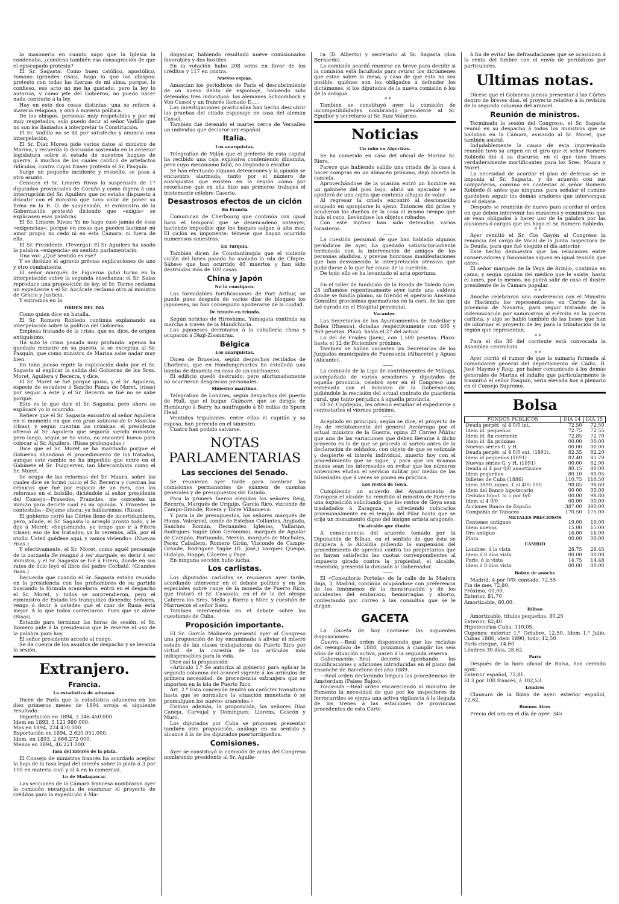la masonería en cuanto supo que la Iglesia la condenaba, ¿condena también esa consagración de que el episcopado protesta?
El Sr. Sagasta: Como buen católico, apostólico, romano (grandes risas), hago lo que los obispos: protesto con todas las fuerzas de mi alma, porque, lo confieso, ese acto no me ha gustado; pero la ley lo autoriza, y como jefe del Gobierno, no puedo hacer nada contrario á la ley.
Hay en esto dos cosas distintas: una se refiere á materia religiosa, y otra á materia política.
De los obispos, personas muy respetables y por mí muy respetados, solo puedo decir al señor Vadillo que no son los llamados á interpretar la Constitución.
El Sr. Vadillo no se dá por satisfecho y anuncia una interpelación.
El Sr. Díaz Moreu pide varios datos al ministro de Marina, y recuerda la discusión sostenida en la anterior legislatura sobre el estado de nuestros buques de guerra, á muchos de los cuales calificó de artefactos ridículos, contra cuyas frases protesta el Sr. Pasquín.
Surge un pequeño incidente y resuelto, se pasa á otro asunto.
Censura el Sr. Linares Rivas la suspensión de 17 diputados provinciales de Coruña y como digera á una interrupción del Sr. Aguilera que no estaba dispuesto á discutir con el ministro que tuvo valor de poner su firma en la R. O. de suspensión, el exministro de la Gobernación protestó diciendo que «exigía» se explicasen esas palabras.
El Sr. Linares Rivas: Yo no hago caso jamás de esas «exigencias»; porque en cosas que pueden lastimar mi amor propio no cedo ni en esta Cámara, ni fuera de ella.
El Sr. Presidente. (Teverga): El Sr Aguilera ha usado la palabra «exigencia» en sentido parlamentario.
Una voz: ¿Qué sentido es ese?
Y se deshizo el agravio prévias explicaciones de uno y otro combatiente.
El señor marqués de Figueroa pidió turno en la interpelación sobre la segunda enseñanza; el Sr. Salas reproduce una proposición de ley; el Sr. Torres reclama un expediente y el Sr. Azcárate reclamó otro al ministro de Gracia y Justicia.
Y entramos en la
ORDEN DEL DIA
Como quien dice en batalla.
El Sr. Romero Robledo continúa explanando su interpelación sobre la política del Gobierno.
Empieza tratando de la crisis, que es, dice, de origen antiquísimo.
Ha sido la crisis pasada muy profunda: apenas ha quedado ministro en su puesto, si se exceptúa al Sr. Pasquín, que como ministro de Marina sabe nadar muy bien.
En tono jocoso repite la explicación dada por el Sr. Sagasta al explicar la salida del Gobierno de los Sres. Moret, Aguilera y Becerra, y dice.
El Sr. Moret se fué porque quiso, y el Sr. Aguilera, especie de escudero ó Sancho Panza de Moret, (risas) por seguir á éste y el Sr. Becerra se fué no se sabe porqué.
Esto es lo que dice el Sr. Sagasta; pero ahora os explicaré yo lo ocurrido.
Refiere que el Sr. Sagasta encontró al señor Aguilera en el momento en que era gran solitario de la Moncloa (risas), y según cuentan las crónicas, el presidente ofreció al Sr. Aguilera que seguiría siendo ministro; pero luego, según se ha visto, no encontró hueco para colocar al Sr. Aguilera. (Risas prolongadas.)
Dice que el Sr. Moret se ha marchado porque el Gobierno abandona el procedimiento de los tratados, aunque este cambio no ha impedido que entre en el Gabinete el Sr. Puigcerver, tan librecambista como el Sr. Moret.
Se ocupa de las reformas del Sr. Maura, sobre las cuales dice se formó juicio el Sr. Becerra y cuentan las crónicas que fué por espacio de un mes, con las reformas en el bolsillo, diciéndole al señor presidente del Consejo—Praxedes, Praxedes, me concedes un minuto para decirte cual es mi opinión. Y Praxedes le contestaba—Dejame ahora; ya hablaremos. (Risas).
El gobierno cerró las Córtes lleno de incertidumbres, pero, añade, el Sr. Sagasta lo arregló pronto todo, y le dijo á Moret: «Segismundo, yo tengo que ir á Fitero (risas); eso de los tratados, ya lo veremos, allá, por el otoño. Usted quédese aquí, y vamos viviendo». (Nuevas risas.)
Y efectivamente, el Sr. Moret, como aquél personaje de la zarzuela Se resignó á ser marqués, es decir á ser ministro, y el Sr. Sagasta se fué á Fitero, donde en sus ratos de ócio leyó el libro del padre Corbató. (Grandes risas.)
Recuerda que cuando el Sr. Sagasta estaba reunido en la presidencia con los prohombres de su partido buscando la fórmula arancelaria, entró en el despacho el Sr. Moret, y todos se sorprendieron; pero el exministro de Estado les tranquilizó diciendo: Señores, vengo á decir á ustedes que el czar de Rusia está mejor. A lo que todos contestaron: Pues que se alivie (Risas)
Estando para terminar las horas de sesión, el Sr. Romero pide á la presidencia que le reserve el uso de la palabra para hoy.
El señor presidente accede al ruego.
Se da cuenta de los asuntos de despacho y se levanta la sesión.
Extranjero.
Francia.
La estadística de aduanas.
Dicen de París que la estadística aduanera en los diez primeros meses de 1894 arroja el siguiente resultado:
Importación en 1894, 3 346.450.000.
Idem en 1893, 3 121 980 000.
Mas en 1894, 224 470.000.
Exportación en 1894, 2.620.051.000.
Idem. en 1893, 2.666.272 000.
Menos en 1894, 46.221.000.
Tasa del interés de la plata.
El Consejo de ministros francés ha acordado aceptar la baja de la tasa legal del interés sobre la plata á 3 por 100 en materia civil y al 4 en lo comercial.
Lo de Madagascar.
Las secciones de la Cámara francesa nombraron ayer la comisión encargada de examinar el proyecto de créditos para la expedición á Ma-
dagascar, habiendo resultado nueve comisionados favorables y dos hostiles.
En la votación hubo 208 votos en favor de los créditos y 117 en contra.
Nuevos espías.
Anuncian los periódicos de París el descubrimiento de un nuevo delito de espionaje, habiendo sido detenidos tres individuos: los alemanes Schoombock y Von Cassol y un francés llamado D.....
Las investigaciones practicadas han hecho descubrir las pruebas del citado espionaje en casa del alemán Cassol.
También fué detenido el martes cerca de Versalles un individuo que declaror ser español.
Italia.
Los anarquistas.
Telegrafían de Milán que el prefecto de esta capital ha recibido una caja explosiva conteniendo dinamita, pero cuyo mecanismo falló, no llegando á estallar.
Se han efectuado algunas detenciones y la opinión se encuentra alarmada, tanto por el número de anarquistas que existen en la región como por recordarse que en ella hizo sus primeros trabajos el tristemente célebre Caserio.
Desastrosos efectos de un ciclón
En Francia
Comunican de Cherbourg que continúa con igual furia el temporal que se desencadenó anteayer, haciendo imposible que los buques salgan á alta mar. El ciclón es imponente; témese que hayan ocurrido numerosos siniestros.
En Turquía.
También dicen de Constantinopla que el violento ciclón del lunes pasado ha asolado la isla de Chipre. Sábese que han ocurrido 40 muertos y han sido destruidas más de 100 casas.
China y Japón
No lo consignen.
Las formidables fortificaciones de Port Arthur, se puede pues después de varios días de bloqueo los japoneses, no han conseguido apoderarse de la ciudad.
De triunfo en triunfo.
Según noticias de Hiroshima, Yamagata continúa su marcha á través de la Mandchuria.
Los japoneses derrotaron á la caballería china y ocuparon á Dkql-Zisankrau.
Bélgica
Los anarquistas.
Dicen de Bruselas, según despachos recibidos de Charleroi, que en Hondongimartos ha estallado una bomba de dinamita en casa de un colchonero.
El edificio quedó destruido; pero afortunadamente no ocurrieron desgracias personales.
Siniestro marítimo.
Telegrafían de Londres, según despachos del puerto de Hull, que el buque Culmore, que se dirigía de Hamburgo á Barry, ha naufragado á 80 millas de Spurn Head.
Veintidos tripulantes, entre ellos el capitán y su esposa, han perecido en el siniestro.
Cuatro han podido salvarse.
NOTAS PARLAMENTARIAS
Las secciones del Senado.
Se reunieron ayer tarde para nombrar las comisiones permanentes de exámen de cuentas generales y de presupuestos del Estado.
Para la primera fueron elegidos los señores Reig, Becerra, Marqués de Urquijo, García Rico, vizconde de Campo-Grande, Rivera y Torre Villanueva.
Y para la de presupuestos, los señores marqués de Hazas, Valcárcel, conde de Esteban Collantes, Anglada, Sanchez Román, Hernández Iglesias, Vallarino, Rodriguez Yagüe (don Gerónimo), marqués de Aguilar de Campóo, Portuondo, Merela, marqués de Mochales, Perez Caballero, Romero Girón, Vizconde de Campo-Grande, Rodriguez Yagüe (D. José,) Vazquez Queipo, Hidalgo, Hoppe, Cáceres y Page.
En ninguna sección hubo lucha.
Los carlistas.
Los diputados carlistas se reunieron ayer tarde, acordando intervenir en el debate político y en los especiales sobre canje de la moneda de Puerto Rico, que tratará el Sr. Casasola; en el de la del obispo Cabrera los Sres. Mella y Barrio y Mier, y cuestión de Marruecos el señor Saez.
Tambien intervendrán en el debate sobre las cuestiones de Cuba.
Proposición importante.
El Sr. García Molinero presentó ayer al Congreso una proposición de ley encaminada á aliviar el mísero estado de las clases trabajadoras de Puerto Rico por virtud de la carestía de los artículos más indispensables para la vida.
Dice así la proposición:
«Artículo 1.º Se autoriza al gobierno para aplicar la segunda columna del arancel vigente á los artículos de primera necesidad, de procedencia extranjera que se importen en la isla de Puerto Rico.
Art. 2.º Esta concesión tendrá un carácter transitorio hasta que se normalice la situación monetaria ó se promulguen los nuevos aranceles.»
Firman además, la proposición, los señores Díaz Caneja, Carvajal y Dominguez, Llorens, Gascón y Muro.
Los diputados por Cuba se proponen presentar también otra proposición, análoga en su sentido y alcance á la de los diputados puertorriqueños.
Comisiones.
Ayer se constituyó la comisión de actas del Congreso nombrando presidente al Sr. Aguile-
ra (D. Alberto) y secretario al Sr. Sagasta (don Bernardo).
La comisión acordó reunirse en breve para decidir si la comisión está facultada para retirar los dictámenes que estan sobre la mesa, y caso de que esto no sea posible, quiénes son los obligados á defender los dictámenes, si los diputados de la nueva comisión ó los de la antigua.
* *
Tambien se constituyó ayer la comisión de incompatibilidades nombrando presidente al Sr. Eguilior y secretario al Sr. Ruiz Valarino.
Noticias
Un robo en Algeciras.
Se ha cometido en casa del oficial de Marina Sr. Riera.
Parece que habiendo salido una criada de la casa á hacer compras en un almacén próximo, dejó abierta la cancela.
Aprovechándose de la ocasión entró un hombre en un gabinete del piso bajo, abrió un aparador y se apoderó de una cajita que contenía alhajas de valor.
Al regresar la criada encontró al desconocido ocupado en apropiarse lo ajeno. Entonces dió gritos y acudieron los dueños de la casa al mismo tiempo que huía el caco, llevándose los objetos robados.
Con este motivo han sido detenidos varios forasteros.
——
La cuestión personal de que han hablado algunos periódicos de ayer, ha quedado satisfactoriamente terminada con la intervención de amigos de las personas aludidas, y previas honrosas manifestaciones que han desvanecido la interpretación ofensiva que pudo darse á lo que fué causa de la cuestión.
De todo ello se ha levantado el acta oportuna.
——
En el taller de fundición de la Ronda de Toledo núm. 28 inflamóse repentinamente ayer tarde una caldera donde se fundía plomo, su friendo el operario Anselmo González gravísimas quemaduras en la cara, de las que fué curado en el Hospital provincial.
Vacantes.
Las Secretarías de los Ayuntamientos de Rodellar y Bolea (Huesca), dotadas respectivamente con 400 y 969 pesetas. Plazo, hasta el 27 del actual.
La del de Frailes (Jaen), con 1.500 pesetas. Plazo: hasta el 12 de Diciembre próximo.
Tambien se hallan vacantes las Secretarías de los Juzgados municipales de Fuensanta (Albacete) y Aguas (Alicante).
——
La comisión de la Liga de contribuyentes de Málaga, acompañada de varios senadores y diputados de aquella provincia, celebró ayer en el Congreso una entrevista con el ministro de la Gobernación, pidiéndole la rescisión del actual contrato de guardería rural, que tanto perjudica á aquella provincia.
El Sr. Capdepón, les ofreció estudiar el expediente y contestarles el viernes próximo.
——
Aceptado en principio, según se dice, el proyecto de ley de reclutamiento del general Azcárraga por el actual ministro de la Guerra, opina El Correo Militar que una de las variaciones que deben llevarse á dicho proyecto es la de que se proceda al sorteo antes de la declaración de soldados, con objeto de que se estimule y despierte el interés individual, muerto hoy con el procedimiento que se sigue, y para que los mismos mozos sean los interesados en evitar que los números anteriores eludan el servicio militar por medio de las falsedades que á veces se ponen en práctica.
Los restos de Goya.
Cumpliendo un acuerdo del Ayuntamiento de Zaragoza el alcalde ha remitido al ministro de Fomento una exposición solicitando que los restos de Goya sean trasladados á Zaragoza, y ofreciendo colocarlos provisionalmente en el templo del Pilar hasta que se erija un monumento digno del insigne artista aragonés.
Un alcalde que dimite.
A consecuencia del acuerdo tomado por la Diputación de Bilbao, en el sentido de que ésta se dirigiera á la Alcaldía pidiendo la suspensión del procedimiento de apremio contra los propietarios que no hayan satisfecho las cuotas correspondientes al impuesto girado contra la propiedad, el alcalde, resentido, presentó la dimisión al Gobernador.
——
El «Consultorio Portela» de la calle de la Madera Baja, 3, Madrid, continúa ocupándose con preferencia de los fenómenos de la menstruación y de los accidentes del embarazo, hemorragias y aborto, contestando por correo á las consultas que se le dirijan.
GACETA
La Gaceta de hoy contiene las siguientes disposiciones:
Guerra.—Real orden disponiendo que los reclutas del reemplazo de 1888, proximos á cumplir los seis años de situación activa, pasen á la segunda reserva.
Gobernación.—Real decreto aprobando las modificaciones y adiciones introducidas en el plano del ensanche de Barcelona del año 1889.
—Real orden declarando limpias las procedencias de Amsterdam (Países Bajos).
Hacienda.—Real orden encareciendo al ministro de Fomento la necesidad de que por los inspectores de ferrocarriles se ejerza una activa vigilancia á la llegada de los trenes á las estaciones de provincias procedentes de esta Corte
á fin de evitar las defraudaciones que se ocasionan á la renta del timbre con el envío de periódicos por particulares.
Ultimas notas.
Dícese que el Gobierno piensa presentar á las Córtes dentro de breves días, el proyecto relativo á la revisión de la segunda columna del arancel.
Reunión de ministros.
Terminada la sesión del Congreso, el Sr. Sagasta reunió en su despacho á todos los ministros que se hallaban en la Cámara, avisando al Sr. Moret, que también asistió.
Indudablemente la causa de esta imprevisada reunión tuvo su origen en el giro que el señor Romero Robledo dió á su discurso, en el que tuvo frases verdaderamente mortificantes para los Sres. Maura y Moret.
La necesidad de acordar el plan de defensa se le imponía al Sr. Sagasta, y de acuerdo con sus compañeros, convino en contestar al señor Romero Robledo él antes que ninguno, para señalar el camino quedeben seguir los demás oradores que intervengan en el debate.
Después se reunirán de nuevo para acordar el orden en que deben intervenir los ministros y exministros que se vean obligados á hacer uso de la palabra por las alusiones ó cargos que les haga el Sr. Romero Robledo.
* *
Ayer remitió el Sr. Cos Gayón al Congreso la renuncia del cargo de Vocal de la Junta Inspectora de la Deuda, para que fué elegido el día anterior.
Este hecho demuestra que las relaciones entre conservadores y fusionistas siguen en igual tensión que antes.
El señor marqués de la Vega de Armijo, continúa en cama, y según opinión del médico que le asiste, hasta el lunes, por lo ménos, no podrá salir de casa el ilustre presidente de la Cámara popular.
* *
Anoche celebraron una conferencia con el Ministro de Hacienda los representantes en Cortes de la provincia de Navarra, para seguir tratando de la indemnización por suministros al ejército en la guerra carlista, y algo se habló también de las bases que han de informar el proyecto de ley para la tributación de la región que representan.
* *
Para el día 30 del corriente está convocada la Asamblea centralista.
* *
Ayer corrió el rumor de que la sumaria formada al comandante general del departamento de Cádiz, D. José Maymó y Roig, por haber comunicado á los demás generales de Marina el indulto que particularmente le trasmitió el señor Pasquín, sería elevada hoy á plenario en el Consejo Supremo.
Bolsa
| FONDOS PÚBLICOS | DIA 14 | DÍA 15 |
| --- | --- | --- |
| Deuda perpét. al 4 0/0 int. | 72.50 | 72.50 |
| Idem íd. pequeños | 72.75 | 72 55 |
| Idem íd. fin corriente | 72.85 | 72.70 |
| Idem íd. fin próximo | 00.00 | 00.00 |
| Nuevas séries G. y H. | 00.00 | 00.00 |
| Deuda perpét. al 4 0/0 ext. (1891). | 82.35 | 82.20 |
| Idem íd pequeños (1891) | 82.40 | 81.70 |
| Nuevas séries G. y H. (1891) | 00.00 | 82.90 |
| Deuda al 4 por 0/0 amortizable | 80.15 | 80.00 |
| Idem pequeños | 80 10 | 80.05 |
| Billetes de Cuba (1886) | 110.75 | 110.50 |
| Idem 1890, núms. 1 al 405.000 | 98.85 | 98.60 |
| Idem del Banco hipotecario | 00 00 | 00.00 |
| Cédulas hipot. al 5 por 0/0 | 00.00 | 98.80 |
| Idem al 4 0/0 | 00.00 | 00.00 |
| Acciones Banco de España | 387.00 | 380.00 |
| Compañía de Tabacos | 170.50 | 175.00 |
| METALES PRECIOSOS | | |
| Centenes antiguos | 19.00 | 19.00 |
| Idem nuevos | 15.00 | 15.00 |
| Oro antiguo | 16.00 | 16.00 |
| Plata | 00.00 | 00.00 |
| CAMBIO | | |
| Londres, á la vista | 28.75 | 28.45 |
| Idem á 8 días vista | 00.00 | 00.00 |
| París, á la vista | 14.75 | 14.48 |
| Idem á 8 días vista | 00.00 | 00.00 |
Bolsín de anoche
Madrid: 4 por 0/0: contado, 72,55
Fin de mes 72,80.
Próximo, 00,00.
Exterior, 81,70
Amortizable, 80,00.
Bilbao
Amortizable, títulos pequeños, 80,25
Exterior, 82,40
Hipotecarias Cuba, 110,05.
Cupones: exterior 1.º Octubre, 12,50, Idem 1.º Julio, Cubas 1886, idem 1890, todo, 12,50
París cheque, 14,60
Lóndres 30 días, 28,62.
París
Después de la hora oficial de Bolsa, han cerrado ayer:
Exterior español, 72,81.
El 3 por 100 francés, á 102,53.
Lóndres
Clausura de la Bolsa de ayer: exterior español, 72,62.
Buenos Aires
Precio del oro en el día de ayer: 345